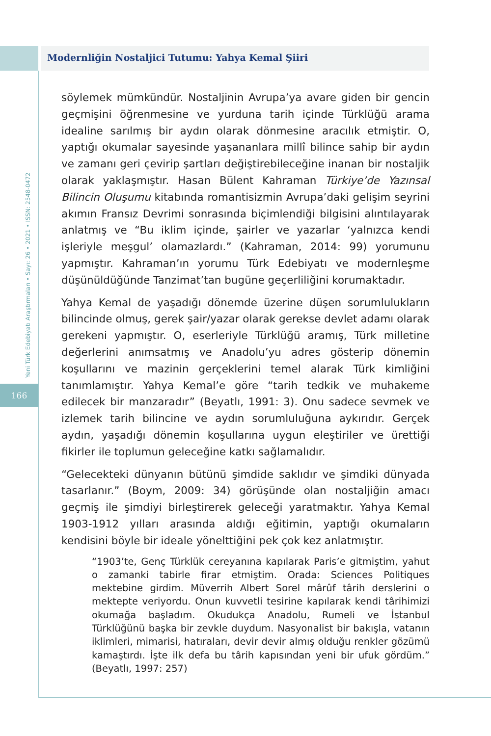Modernliğin Nostaljici Tutumu: Yahya Kemal Şiiri
Yeni Türk Edebiyatı Araştırmaları • Sayı: 26 • 2021 • ISSN: 2548-0472
166
söylemek mümkündür. Nostaljinin Avrupa’ya avare giden bir gencin geçmişini öğrenmesine ve yurduna tarih içinde Türklüğü arama idealine sarılmış bir aydın olarak dönmesine aracılık etmiştir. O, yaptığı okumalar sayesinde yaşananlara millî bilince sahip bir aydın ve zamanı geri çevirip şartları değiştirebileceğine inanan bir nostaljik olarak yaklaşmıştır. Hasan Bülent Kahraman Türkiye’de Yazınsal Bilincin Oluşumu kitabında romantisizmin Avrupa’daki gelişim seyrini akımın Fransız Devrimi sonrasında biçimlendiği bilgisini alıntılayarak anlatmış ve “Bu iklim içinde, şairler ve yazarlar ‘yalnızca kendi işleriyle meşgul’ olamazlardı.” (Kahraman, 2014: 99) yorumunu yapmıştır. Kahraman’ın yorumu Türk Edebiyatı ve modernleşme düşünüldüğünde Tanzimat’tan bugüne geçerliliğini korumaktadır.
Yahya Kemal de yaşadığı dönemde üzerine düşen sorumlulukların bilincinde olmuş, gerek şair/yazar olarak gerekse devlet adamı olarak gerekeni yapmıştır. O, eserleriyle Türklüğü aramış, Türk milletine değerlerini anımsatmış ve Anadolu’yu adres gösterip dönemin koşullarını ve mazinin gerçeklerini temel alarak Türk kimliğini tanımlamıştır. Yahya Kemal’e göre “tarih tedkik ve muhakeme edilecek bir manzaradır” (Beyatlı, 1991: 3). Onu sadece sevmek ve izlemek tarih bilincine ve aydın sorumluluğuna aykırıdır. Gerçek aydın, yaşadığı dönemin koşullarına uygun eleştiriler ve ürettiği fikirler ile toplumun geleceğine katkı sağlamalıdır.
“Gelecekteki dünyanın bütünü şimdide saklıdır ve şimdiki dünyada tasarlanır.” (Boym, 2009: 34) görüşünde olan nostaljiğin amacı geçmiş ile şimdiyi birleştirerek geleceği yaratmaktır. Yahya Kemal 1903-1912 yılları arasında aldığı eğitimin, yaptığı okumaların kendisini böyle bir ideale yönelttiğini pek çok kez anlatmıştır.
“1903’te, Genç Türklük cereyanına kapılarak Paris’e gitmiştim, yahut o zamanki tabirle firar etmiştim. Orada: Sciences Politiques mektebine girdim. Müverrih Albert Sorel mârûf târih derslerini o mektepte veriyordu. Onun kuvvetli tesirine kapılarak kendi târihimizi okumağa başladım. Okudukça Anadolu, Rumeli ve İstanbul Türklüğünü başka bir zevkle duydum. Nasyonalist bir bakışla, vatanın iklimleri, mimarisi, hatıraları, devir devir almış olduğu renkler gözümü kamaştırdı. İşte ilk defa bu târih kapısından yeni bir ufuk gördüm.” (Beyatlı, 1997: 257)